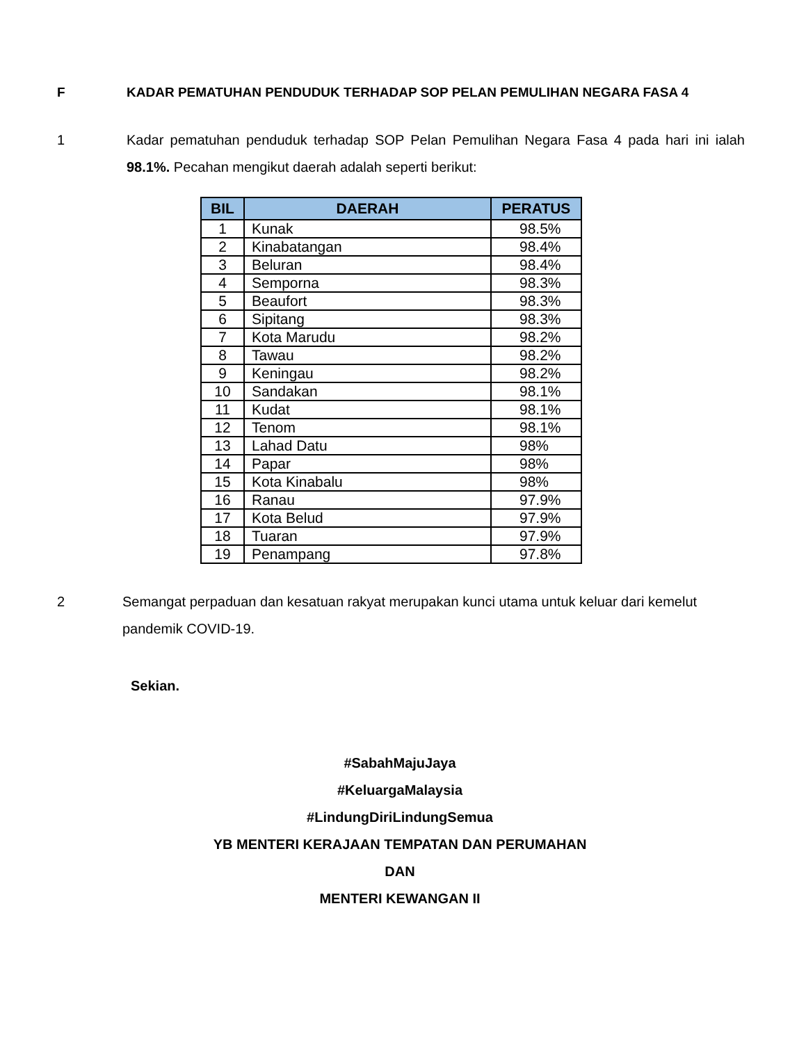F KADAR PEMATUHAN PENDUDUK TERHADAP SOP PELAN PEMULIHAN NEGARA FASA 4
1 Kadar pematuhan penduduk terhadap SOP Pelan Pemulihan Negara Fasa 4 pada hari ini ialah 98.1%. Pecahan mengikut daerah adalah seperti berikut:
| BIL | DAERAH | PERATUS |
| --- | --- | --- |
| 1 | Kunak | 98.5% |
| 2 | Kinabatangan | 98.4% |
| 3 | Beluran | 98.4% |
| 4 | Semporna | 98.3% |
| 5 | Beaufort | 98.3% |
| 6 | Sipitang | 98.3% |
| 7 | Kota Marudu | 98.2% |
| 8 | Tawau | 98.2% |
| 9 | Keningau | 98.2% |
| 10 | Sandakan | 98.1% |
| 11 | Kudat | 98.1% |
| 12 | Tenom | 98.1% |
| 13 | Lahad Datu | 98% |
| 14 | Papar | 98% |
| 15 | Kota Kinabalu | 98% |
| 16 | Ranau | 97.9% |
| 17 | Kota Belud | 97.9% |
| 18 | Tuaran | 97.9% |
| 19 | Penampang | 97.8% |
2 Semangat perpaduan dan kesatuan rakyat merupakan kunci utama untuk keluar dari kemelut pandemik COVID-19.
Sekian.
#SabahMajuJaya
#KeluargaMalaysia
#LindungDiriLindungSemua
YB MENTERI KERAJAAN TEMPATAN DAN PERUMAHAN
DAN
MENTERI KEWANGAN II